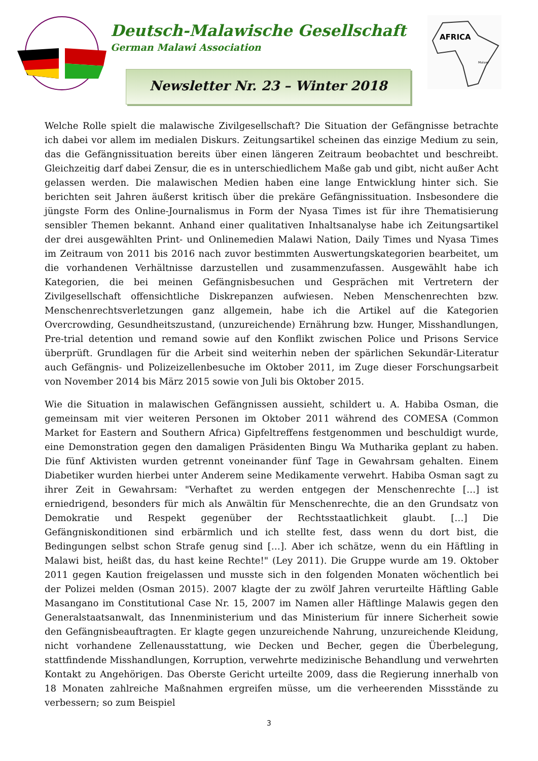Deutsch-Malawische Gesellschaft
German Malawi Association
Newsletter Nr. 23 – Winter 2018
AFRICA
Malawi
Welche Rolle spielt die malawische Zivilgesellschaft? Die Situation der Gefängnisse betrachte ich dabei vor allem im medialen Diskurs. Zeitungsartikel scheinen das einzige Medium zu sein, das die Gefängnissituation bereits über einen längeren Zeitraum beobachtet und beschreibt. Gleichzeitig darf dabei Zensur, die es in unterschiedlichem Maße gab und gibt, nicht außer Acht gelassen werden. Die malawischen Medien haben eine lange Entwicklung hinter sich. Sie berichten seit Jahren äußerst kritisch über die prekäre Gefängnissituation. Insbesondere die jüngste Form des Online-Journalismus in Form der Nyasa Times ist für ihre Thematisierung sensibler Themen bekannt. Anhand einer qualitativen Inhaltsanalyse habe ich Zeitungsartikel der drei ausgewählten Print- und Onlinemedien Malawi Nation, Daily Times und Nyasa Times im Zeitraum von 2011 bis 2016 nach zuvor bestimmten Auswertungskategorien bearbeitet, um die vorhandenen Verhältnisse darzustellen und zusammenzufassen. Ausgewählt habe ich Kategorien, die bei meinen Gefängnisbesuchen und Gesprächen mit Vertretern der Zivilgesellschaft offensichtliche Diskrepanzen aufwiesen. Neben Menschenrechten bzw. Menschenrechtsverletzungen ganz allgemein, habe ich die Artikel auf die Kategorien Overcrowding, Gesundheitszustand, (unzureichende) Ernährung bzw. Hunger, Misshandlungen, Pre-trial detention und remand sowie auf den Konflikt zwischen Police und Prisons Service überprüft. Grundlagen für die Arbeit sind weiterhin neben der spärlichen Sekundär-Literatur auch Gefängnis- und Polizeizellenbesuche im Oktober 2011, im Zuge dieser Forschungsarbeit von November 2014 bis März 2015 sowie von Juli bis Oktober 2015.
Wie die Situation in malawischen Gefängnissen aussieht, schildert u. A. Habiba Osman, die gemeinsam mit vier weiteren Personen im Oktober 2011 während des COMESA (Common Market for Eastern and Southern Africa) Gipfeltreffens festgenommen und beschuldigt wurde, eine Demonstration gegen den damaligen Präsidenten Bingu Wa Mutharika geplant zu haben. Die fünf Aktivisten wurden getrennt voneinander fünf Tage in Gewahrsam gehalten. Einem Diabetiker wurden hierbei unter Anderem seine Medikamente verwehrt. Habiba Osman sagt zu ihrer Zeit in Gewahrsam: "Verhaftet zu werden entgegen der Menschenrechte […] ist erniedrigend, besonders für mich als Anwältin für Menschenrechte, die an den Grundsatz von Demokratie und Respekt gegenüber der Rechtsstaatlichkeit glaubt. […] Die Gefängniskonditionen sind erbärmlich und ich stellte fest, dass wenn du dort bist, die Bedingungen selbst schon Strafe genug sind […]. Aber ich schätze, wenn du ein Häftling in Malawi bist, heißt das, du hast keine Rechte!" (Ley 2011). Die Gruppe wurde am 19. Oktober 2011 gegen Kaution freigelassen und musste sich in den folgenden Monaten wöchentlich bei der Polizei melden (Osman 2015). 2007 klagte der zu zwölf Jahren verurteilte Häftling Gable Masangano im Constitutional Case Nr. 15, 2007 im Namen aller Häftlinge Malawis gegen den Generalstaatsanwalt, das Innenministerium und das Ministerium für innere Sicherheit sowie den Gefängnisbeauftragten. Er klagte gegen unzureichende Nahrung, unzureichende Kleidung, nicht vorhandene Zellenausstattung, wie Decken und Becher, gegen die Überbelegung, stattfindende Misshandlungen, Korruption, verwehrte medizinische Behandlung und verwehrten Kontakt zu Angehörigen. Das Oberste Gericht urteilte 2009, dass die Regierung innerhalb von 18 Monaten zahlreiche Maßnahmen ergreifen müsse, um die verheerenden Missstände zu verbessern; so zum Beispiel
3